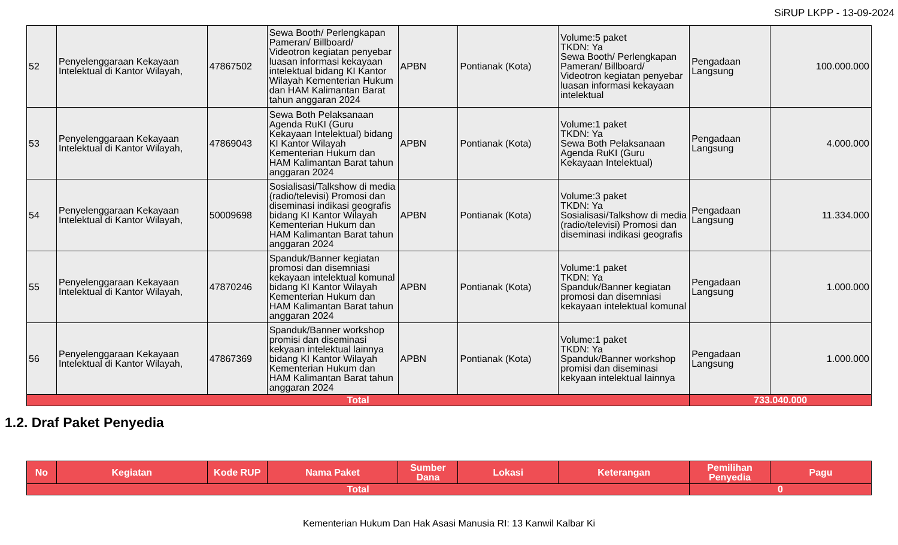SiRUP LKPP - 13-09-2024
| 52 | Penyelenggaraan Kekayaan Intelektual di Kantor Wilayah, | 47867502 | Sewa Booth/ Perlengkapan Pameran/ Billboard/ Videotron kegiatan penyebar luasan informasi kekayaan intelektual bidang KI Kantor Wilayah Kementerian Hukum dan HAM Kalimantan Barat tahun anggaran 2024 | APBN | Pontianak (Kota) | Volume:5 paket TKDN: Ya Sewa Booth/ Perlengkapan Pameran/ Billboard/ Videotron kegiatan penyebar luasan informasi kekayaan intelektual | Pengadaan Langsung | 100.000.000 |
| 53 | Penyelenggaraan Kekayaan Intelektual di Kantor Wilayah, | 47869043 | Sewa Both Pelaksanaan Agenda RuKI (Guru Kekayaan Intelektual) bidang KI Kantor Wilayah Kementerian Hukum dan HAM Kalimantan Barat tahun anggaran 2024 | APBN | Pontianak (Kota) | Volume:1 paket TKDN: Ya Sewa Both Pelaksanaan Agenda RuKI (Guru Kekayaan Intelektual) | Pengadaan Langsung | 4.000.000 |
| 54 | Penyelenggaraan Kekayaan Intelektual di Kantor Wilayah, | 50009698 | Sosialisasi/Talkshow di media (radio/televisi) Promosi dan diseminasi indikasi geografis bidang KI Kantor Wilayah Kementerian Hukum dan HAM Kalimantan Barat tahun anggaran 2024 | APBN | Pontianak (Kota) | Volume:3 paket TKDN: Ya Sosialisasi/Talkshow di media (radio/televisi) Promosi dan diseminasi indikasi geografis | Pengadaan Langsung | 11.334.000 |
| 55 | Penyelenggaraan Kekayaan Intelektual di Kantor Wilayah, | 47870246 | Spanduk/Banner kegiatan promosi dan disemniasi kekayaan intelektual komunal bidang KI Kantor Wilayah Kementerian Hukum dan HAM Kalimantan Barat tahun anggaran 2024 | APBN | Pontianak (Kota) | Volume:1 paket TKDN: Ya Spanduk/Banner kegiatan promosi dan disemniasi kekayaan intelektual komunal | Pengadaan Langsung | 1.000.000 |
| 56 | Penyelenggaraan Kekayaan Intelektual di Kantor Wilayah, | 47867369 | Spanduk/Banner workshop promisi dan diseminasi kekyaan intelektual lainnya bidang KI Kantor Wilayah Kementerian Hukum dan HAM Kalimantan Barat tahun anggaran 2024 | APBN | Pontianak (Kota) | Volume:1 paket TKDN: Ya Spanduk/Banner workshop promisi dan diseminasi kekyaan intelektual lainnya | Pengadaan Langsung | 1.000.000 |
| Total | | | | | | | 733.040.000 | |
1.2. Draf Paket Penyedia
| No | Kegiatan | Kode RUP | Nama Paket | Sumber Dana | Lokasi | Keterangan | Pemilihan Penyedia | Pagu |
| --- | --- | --- | --- | --- | --- | --- | --- | --- |
| Total | | | | | | | 0 | |
Kementerian Hukum Dan Hak Asasi Manusia RI: 13 Kanwil Kalbar Ki